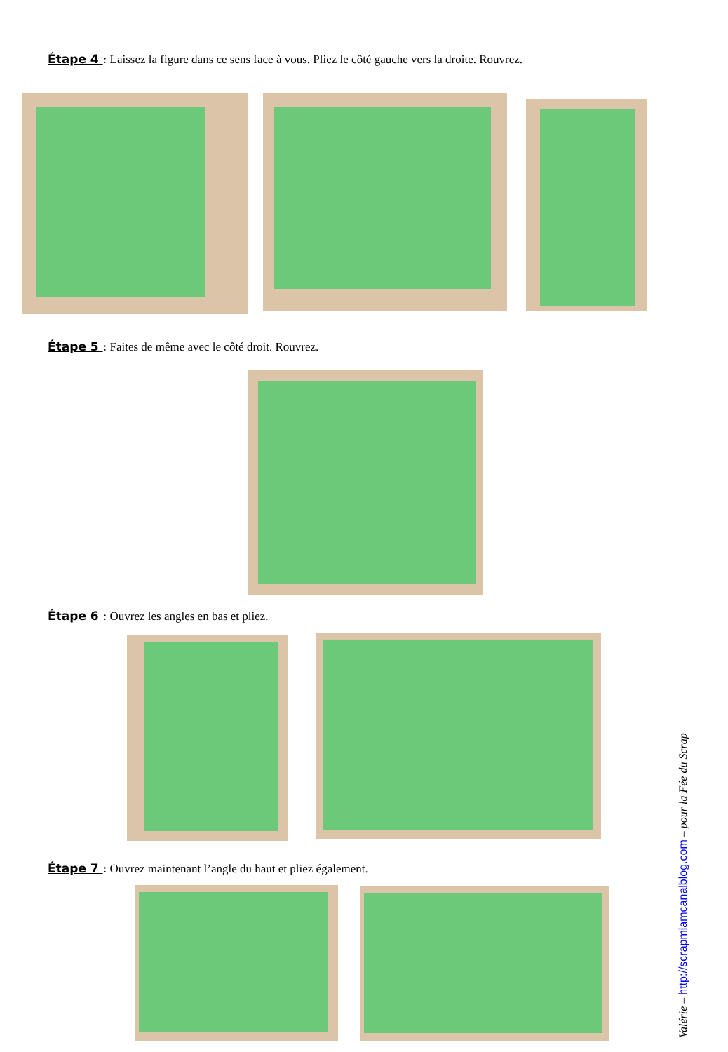Étape 4 : Laissez la figure dans ce sens face à vous. Pliez le côté gauche vers la droite. Rouvrez.
Étape 5 : Faites de même avec le côté droit. Rouvrez.
Étape 6 : Ouvrez les angles en bas et pliez.
Étape 7 : Ouvrez maintenant l’angle du haut et pliez également.
Valérie – http://scrapmiamcanalblog.com – pour la Fée du Scrap